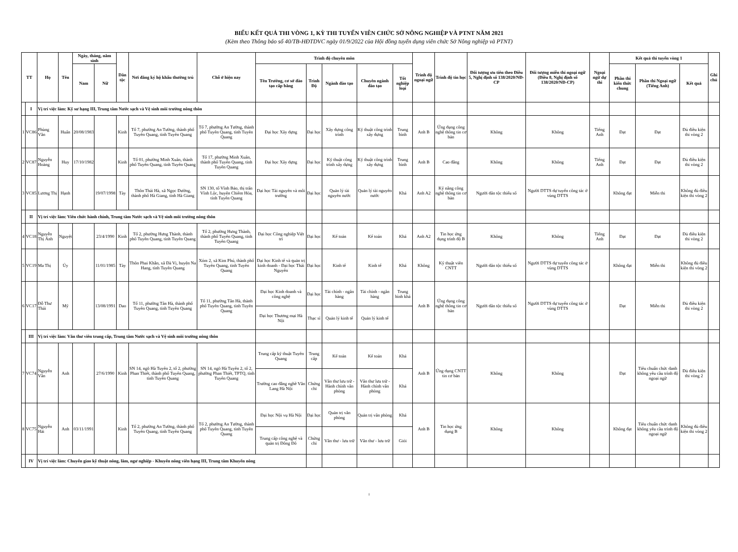BIỂU KẾT QUẢ THI VÒNG 1, KỲ THI TUYỂN VIÊN CHỨC SỞ NÔNG NGHIỆP VÀ PTNT NĂM 2021
(Kèm theo Thông báo số 40/TB-HĐTDVC ngày 01/9/2022 của Hội đồng tuyển dụng viên chức Sở Nông nghiệp và PTNT)
| TT | | Họ | Tên | Ngày, tháng, năm sinh | | Dân tộc | Nơi đăng ký hộ khẩu thường trú | Chỗ ở hiện nay | Trình độ chuyên môn | | | | | Trình độ ngoại ngữ | Trình độ tin học | Đối tượng ưu tiên theo Điều 5, Nghị định số 138/2020/NĐ-CP | Đối tượng miễn thi ngoại ngữ (Điều 8, Nghị định số 138/2020/NĐ-CP) | Ngoại ngữ dự thi | Kết quả thi tuyển vòng 1 | | | Ghi chú |
| --- | --- | --- | --- | --- | --- | --- | --- | --- | --- | --- | --- | --- | --- | --- | --- | --- | --- | --- | --- | --- | --- | --- |
| | | | | Nam | Nữ | | | | Tên Trường, cơ sở đào tạo cấp bằng | Trình Độ | Ngành đào tạo | Chuyên ngành đào tạo | Tốt nghiệp loại | | | | | | Phần thi kiến thức chung | Phần thi Ngoại ngữ (Tiếng Anh) | Kết quả | |
| | I | Vị trí việc làm: Kỹ sư hạng III, Trung tâm Nước sạch và Vệ sinh môi trường nông thôn | | | | | | | | | | | | | | | | | | | | |
| 1 | VC86 | Phùng Văn | Huấn | 20/08/1983 | | Kinh | Tổ 7, phường An Tường, thành phố Tuyên Quang, tỉnh Tuyên Quang | Tổ 7, phường An Tường, thành phố Tuyên Quang, tỉnh Tuyên Quang | Đại học Xây dựng | Đại học | Xây dựng công trình | Kỹ thuật công trình xây dựng | Trung bình | Anh B | Ứng dụng công nghệ thông tin cơ bản | Không | Không | Tiếng Anh | Đạt | Đạt | Đủ điều kiện thi vòng 2 | |
| 2 | VC87 | Nguyễn Hoàng | Huy | 17/10/1982 | | Kinh | Tổ 01, phường Minh Xuân, thành phố Tuyên Quang, tỉnh Tuyên Quang | Tổ 17, phường Minh Xuân, thành phố Tuyên Quang, tỉnh Tuyên Quang | Đại học Xây dựng | Đại học | Kỹ thuật công trình xây dựng | Kỹ thuật công trình xây dựng | Trung bình | Anh B | Cao đẳng | Không | Không | Tiếng Anh | Đạt | Đạt | Đủ điều kiện thi vòng 2 | |
| 3 | VC85 | Lương Thị | Hạnh | | 19/07/1998 | Tày | Thôn Thái Hà, xã Ngọc Đường, thành phố Hà Giang, tỉnh Hà Giang | SN 130, tổ Vĩnh Bảo, thị trấn Vĩnh Lộc, huyện Chiêm Hóa, tỉnh Tuyên Quang | Đại học Tài nguyên và môi trường | Đại học | Quản lý tài nguyên nước | Quản lý tài nguyên nước | Khá | Anh A2 | Kỹ năng công nghệ thông tin cơ bản | Người dân tộc thiểu số | Người DTTS dự tuyển công tác ở vùng DTTS | | Không đạt | Miễn thi | Không đủ điều kiện thi vòng 2 | |
| | II | Vị trí việc làm: Viên chức hành chính, Trung tâm Nước sạch và Vệ sinh môi trường nông thôn | | | | | | | | | | | | | | | | | | | | |
| 4 | VC18 | Nguyễn Thị Ánh | Nguyệt | | 23/4/1990 | Kinh | Tổ 2, phường Hưng Thành, thành phố Tuyên Quang, tỉnh Tuyên Quang | Tổ 2, phường Hưng Thành, thành phố Tuyên Quang, tỉnh Tuyên Quang | Đại học Công nghiệp Việt trì | Đại học | Kế toán | Kế toán | Khá | Anh A2 | Tin học ứng dụng trình độ B | Không | Không | Tiếng Anh | Đạt | Đạt | Đủ điều kiện thi vòng 2 | |
| 5 | VC19 | Ma Thị | Úy | | 11/01/1985 | Tày | Thôn Phai Khằn, xã Đà Vị, huyện Na Hang, tỉnh Tuyên Quang | Xóm 2, xã Kim Phú, thành phố Tuyên Quang, tỉnh Tuyên Quang | Đại học Kinh tế và quản trị kinh doanh - Đại học Thái Nguyên | Đại học | Kinh tế | Kinh tế | Khá | Không | Kỹ thuật viên CNTT | Người dân tộc thiểu số | Người DTTS dự tuyển công tác ở vùng DTTS | | Không đạt | Miễn thi | Không đủ điều kiện thi vòng 2 | |
| 6 | VC17 | Đỗ Thư Thái | Mỹ | | 13/08/1991 | Dao | Tổ 11, phường Tân Hà, thành phố Tuyên Quang, tỉnh Tuyên Quang | Tổ 11, phường Tân Hà, thành phố Tuyên Quang, tỉnh Tuyên Quang | Đại học Kinh doanh và công nghệ | Đại học | Tài chính - ngân hàng | Tài chính - ngân hàng | Trung bình khá | Anh B | Ứng dụng công nghệ thông tin cơ bản | Người dân tộc thiểu số | Người DTTS dự tuyển công tác ở vùng DTTS | | Đạt | Miễn thi | Đủ điều kiện thi vòng 2 | |
| | | | | | | | | | Đại học Thương mại Hà Nội | Thạc sĩ | Quản lý kinh tế | Quản lý kinh tế | | | | | | | | | | |
| | III | Vị trí việc làm: Văn thư viên trung cấp, Trung tâm Nước sạch và Vệ sinh môi trường nông thôn | | | | | | | | | | | | | | | | | | | | |
| 7 | VC74 | Nguyễn Văn | Anh | | 27/6/1990 | Kinh | SN 14, ngõ Hà Tuyên 2, tổ 2, phường Phan Thiết, thành phố Tuyên Quang, tỉnh Tuyên Quang | SN 14, ngõ Hà Tuyên 2, tổ 2, phường Phan Thiết, TPTQ, tỉnh Tuyên Quang | Trung cấp kỹ thuật Tuyên Quang | Trung cấp | Kế toán | Kế toán | Khá | Anh B | Ứng dụng CNTT tin cơ bản | Không | Không | | Đạt | Tiêu chuẩn chức danh không yêu cầu trình độ ngoại ngữ | Đủ điều kiện thi vòng 2 | |
| | | | | | | | | | Trường cao đẳng nghề Văn Lang Hà Nội | Chứng chỉ | Văn thư lưu trữ - Hành chính văn phòng | Văn thư lưu trữ - Hành chính văn phòng | Khá | | | | | | | | | |
| 8 | VC75 | Nguyễn Hải | Anh | 03/11/1991 | | Kinh | Tổ 2, phường An Tường, thành phố Tuyên Quang, tỉnh Tuyên Quang | Tổ 2, phường An Tường, thành phố Tuyên Quang, tỉnh Tuyên Quang | Đại học Nội vụ Hà Nội | Đại học | Quản trị văn phòng | Quản trị văn phòng | Khá | Anh B | Tin học ứng dụng B | Không | Không | | Không đạt | Tiêu chuẩn chức danh không yêu cầu trình độ ngoại ngữ | Không đủ điều kiện thi vòng 2 | |
| | | | | | | | | | Trung cấp công nghệ và quản trị Đông Đô | Chứng chỉ | Văn thư - lưu trữ | Văn thư - lưu trữ | Giỏi | | | | | | | | | |
| | IV | Vị trí việc làm: Chuyển giao kỹ thuật nông, lâm, ngư nghiệp - Khuyến nông viên hạng III, Trung tâm Khuyến nông | | | | | | | | | | | | | | | | | | | | |
1